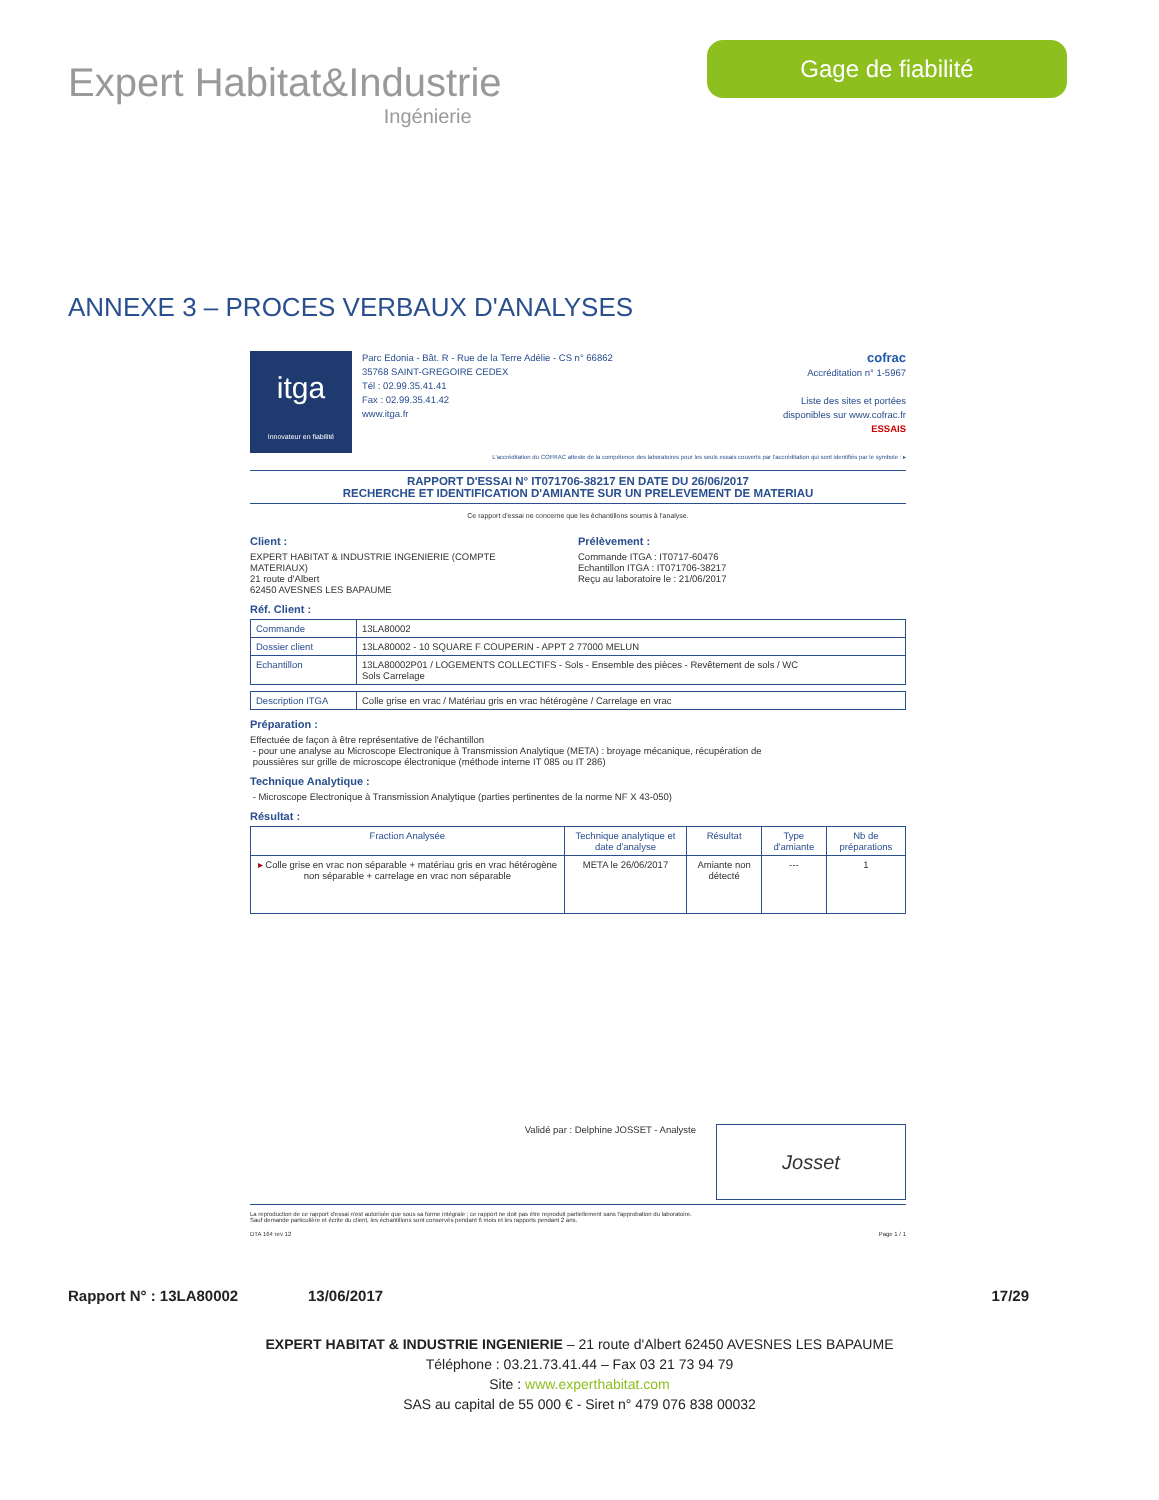Expert Habitat&Industrie
Ingénierie
Gage de fiabilité
ANNEXE 3 – PROCES VERBAUX D'ANALYSES
itga
Innovateur en fiabilité
Parc Edonia - Bât. R - Rue de la Terre Adélie - CS n° 66862
35768 SAINT-GREGOIRE CEDEX
Tél : 02.99.35.41.41
Fax : 02.99.35.41.42
www.itga.fr
cofrac
Accréditation n° 1-5967
Liste des sites et portées
disponibles sur www.cofrac.fr
ESSAIS
L'accréditation du COFRAC atteste de la compétence des laboratoires pour les seuls essais couverts par l'accréditation qui sont identifiés par le symbole : ▸
RAPPORT D'ESSAI N° IT071706-38217 EN DATE DU 26/06/2017
RECHERCHE ET IDENTIFICATION D'AMIANTE SUR UN PRELEVEMENT DE MATERIAU
Ce rapport d'essai ne concerne que les échantillons soumis à l'analyse.
Client :
EXPERT HABITAT & INDUSTRIE INGENIERIE (COMPTE
MATERIAUX)
21 route d'Albert
62450 AVESNES LES BAPAUME
Prélèvement :
Commande ITGA : IT0717-60476
Echantillon ITGA : IT071706-38217
Reçu au laboratoire le : 21/06/2017
Réf. Client :
| Commande | 13LA80002 |
| Dossier client | 13LA80002 - 10 SQUARE F COUPERIN - APPT 2 77000 MELUN |
| Echantillon | 13LA80002P01 / LOGEMENTS COLLECTIFS - Sols - Ensemble des pièces - Revêtement de sols / WC Sols Carrelage |
| Description ITGA | Colle grise en vrac / Matériau gris en vrac hétérogène / Carrelage en vrac |
Préparation :
Effectuée de façon à être représentative de l'échantillon
- pour une analyse au Microscope Electronique à Transmission Analytique (META) : broyage mécanique, récupération de
poussières sur grille de microscope électronique (méthode interne IT 085 ou IT 286)
Technique Analytique :
- Microscope Electronique à Transmission Analytique (parties pertinentes de la norme NF X 43-050)
Résultat :
| Fraction Analysée | Technique analytique et date d'analyse | Résultat | Type d'amiante | Nb de préparations |
| --- | --- | --- | --- | --- |
| ▸ Colle grise en vrac non séparable + matériau gris en vrac hétérogène non séparable + carrelage en vrac non séparable | META le 26/06/2017 | Amiante non détecté | --- | 1 |
Validé par : Delphine JOSSET - Analyste
Josset
La reproduction de ce rapport d'essai n'est autorisée que sous sa forme intégrale ; ce rapport ne doit pas être reproduit partiellement sans l'approbation du laboratoire.
Sauf demande particulière et écrite du client, les échantillons sont conservés pendant 6 mois et les rapports pendant 2 ans.
DTA 164 rev 12 Page 1 / 1
Rapport N° : 13LA80002 13/06/2017 17/29
EXPERT HABITAT & INDUSTRIE INGENIERIE – 21 route d'Albert 62450 AVESNES LES BAPAUME
Téléphone : 03.21.73.41.44 – Fax 03 21 73 94 79
Site : www.experthabitat.com
SAS au capital de 55 000 € - Siret n° 479 076 838 00032